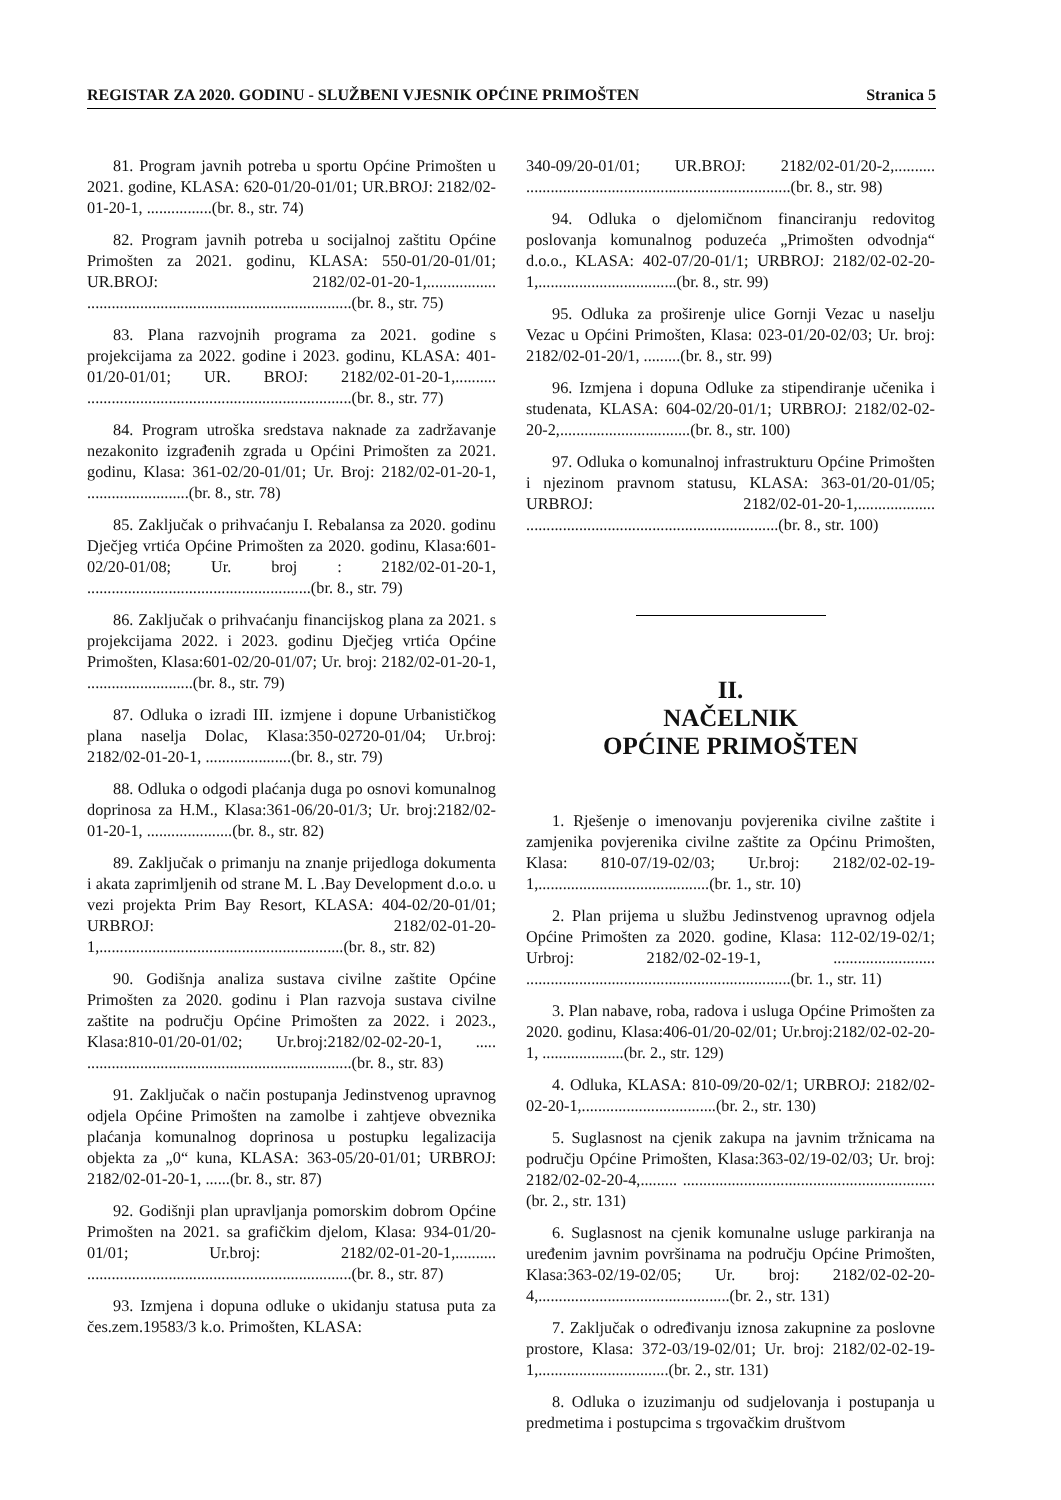REGISTAR ZA 2020. GODINU - SLUŽBENI VJESNIK OPĆINE PRIMOŠTEN Stranica 5
81. Program javnih potreba u sportu Općine Primošten u 2021. godine, KLASA: 620-01/20-01/01; UR.BROJ: 2182/02-01-20-1, ................(br. 8., str. 74)
82. Program javnih potreba u socijalnoj zaštitu Općine Primošten za 2021. godinu, KLASA: 550-01/20-01/01; UR.BROJ: 2182/02-01-20-1,................. .................................................................(br. 8., str. 75)
83. Plana razvojnih programa za 2021. godine s projekcijama za 2022. godine i 2023. godinu, KLASA: 401-01/20-01/01; UR. BROJ: 2182/02-01-20-1,.......... .................................................................(br. 8., str. 77)
84. Program utroška sredstava naknade za zadržavanje nezakonito izgrađenih zgrada u Općini Primošten za 2021. godinu, Klasa: 361-02/20-01/01; Ur. Broj: 2182/02-01-20-1, .........................(br. 8., str. 78)
85. Zaključak o prihvaćanju I. Rebalansa za 2020. godinu Dječjeg vrtića Općine Primošten za 2020. godinu, Klasa:601-02/20-01/08; Ur. broj : 2182/02-01-20-1, .......................................................(br. 8., str. 79)
86. Zaključak o prihvaćanju financijskog plana za 2021. s projekcijama 2022. i 2023. godinu Dječjeg vrtića Općine Primošten, Klasa:601-02/20-01/07; Ur. broj: 2182/02-01-20-1, ..........................(br. 8., str. 79)
87. Odluka o izradi III. izmjene i dopune Urbanističkog plana naselja Dolac, Klasa:350-02720-01/04; Ur.broj: 2182/02-01-20-1, .....................(br. 8., str. 79)
88. Odluka o odgodi plaćanja duga po osnovi komunalnog doprinosa za H.M., Klasa:361-06/20-01/3; Ur. broj:2182/02-01-20-1, .....................(br. 8., str. 82)
89. Zaključak o primanju na znanje prijedloga dokumenta i akata zaprimljenih od strane M. L .Bay Development d.o.o. u vezi projekta Prim Bay Resort, KLASA: 404-02/20-01/01; URBROJ: 2182/02-01-20-1,............................................................(br. 8., str. 82)
90. Godišnja analiza sustava civilne zaštite Općine Primošten za 2020. godinu i Plan razvoja sustava civilne zaštite na području Općine Primošten za 2022. i 2023., Klasa:810-01/20-01/02; Ur.broj:2182/02-02-20-1, ..... .................................................................(br. 8., str. 83)
91. Zaključak o način postupanja Jedinstvenog upravnog odjela Općine Primošten na zamolbe i zahtjeve obveznika plaćanja komunalnog doprinosa u postupku legalizacija objekta za „0“ kuna, KLASA: 363-05/20-01/01; URBROJ: 2182/02-01-20-1, ......(br. 8., str. 87)
92. Godišnji plan upravljanja pomorskim dobrom Općine Primošten na 2021. sa grafičkim djelom, Klasa: 934-01/20-01/01; Ur.broj: 2182/02-01-20-1,.......... .................................................................(br. 8., str. 87)
93. Izmjena i dopuna odluke o ukidanju statusa puta za čes.zem.19583/3 k.o. Primošten, KLASA:
340-09/20-01/01; UR.BROJ: 2182/02-01/20-2,.......... .................................................................(br. 8., str. 98)
94. Odluka o djelomičnom financiranju redovitog poslovanja komunalnog poduzeća „Primošten odvodnja“ d.o.o., KLASA: 402-07/20-01/1; URBROJ: 2182/02-02-20-1,..................................(br. 8., str. 99)
95. Odluka za proširenje ulice Gornji Vezac u naselju Vezac u Općini Primošten, Klasa: 023-01/20-02/03; Ur. broj: 2182/02-01-20/1, .........(br. 8., str. 99)
96. Izmjena i dopuna Odluke za stipendiranje učenika i studenata, KLASA: 604-02/20-01/1; URBROJ: 2182/02-02-20-2,................................(br. 8., str. 100)
97. Odluka o komunalnoj infrastrukturu Općine Primošten i njezinom pravnom statusu, KLASA: 363-01/20-01/05; URBROJ: 2182/02-01-20-1,................... ..............................................................(br. 8., str. 100)
II.
NAČELNIK
OPĆINE PRIMOŠTEN
1. Rješenje o imenovanju povjerenika civilne zaštite i zamjenika povjerenika civilne zaštite za Općinu Primošten, Klasa: 810-07/19-02/03; Ur.broj: 2182/02-02-19-1,..........................................(br. 1., str. 10)
2. Plan prijema u službu Jedinstvenog upravnog odjela Općine Primošten za 2020. godine, Klasa: 112-02/19-02/1; Urbroj: 2182/02-02-19-1, ......................... .................................................................(br. 1., str. 11)
3. Plan nabave, roba, radova i usluga Općine Primošten za 2020. godinu, Klasa:406-01/20-02/01; Ur.broj:2182/02-02-20-1, ....................(br. 2., str. 129)
4. Odluka, KLASA: 810-09/20-02/1; URBROJ: 2182/02-02-20-1,.................................(br. 2., str. 130)
5. Suglasnost na cjenik zakupa na javnim tržnicama na području Općine Primošten, Klasa:363-02/19-02/03; Ur. broj: 2182/02-02-20-4,......... ..............................................................(br. 2., str. 131)
6. Suglasnost na cjenik komunalne usluge parkiranja na uređenim javnim površinama na području Općine Primošten, Klasa:363-02/19-02/05; Ur. broj: 2182/02-02-20-4,...............................................(br. 2., str. 131)
7. Zaključak o određivanju iznosa zakupnine za poslovne prostore, Klasa: 372-03/19-02/01; Ur. broj: 2182/02-02-19-1,................................(br. 2., str. 131)
8. Odluka o izuzimanju od sudjelovanja i postupanja u predmetima i postupcima s trgovačkim društvom